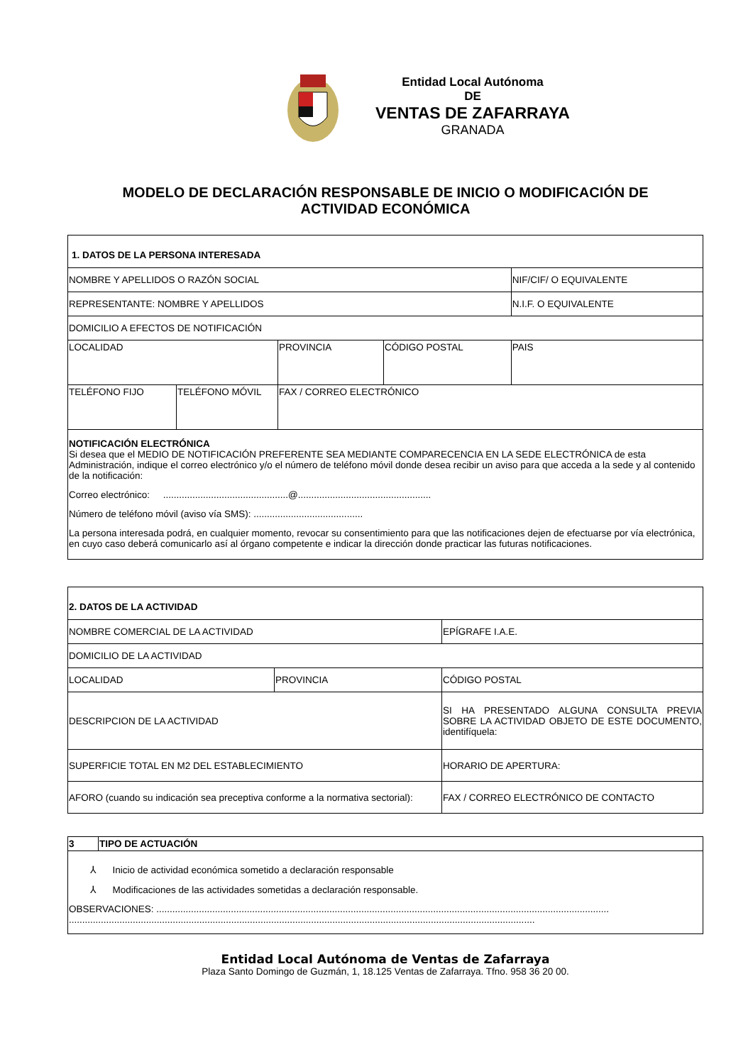Entidad Local Autónoma
DE
VENTAS DE ZAFARRAYA
GRANADA
MODELO DE DECLARACIÓN RESPONSABLE DE INICIO O MODIFICACIÓN DE
ACTIVIDAD ECONÓMICA
| 1. DATOS DE LA PERSONA INTERESADA | | | | |
| NOMBRE Y APELLIDOS O RAZÓN SOCIAL | | | | NIF/CIF/ O EQUIVALENTE |
| REPRESENTANTE: NOMBRE Y APELLIDOS | | | | N.I.F. O EQUIVALENTE |
| DOMICILIO A EFECTOS DE NOTIFICACIÓN | | | | |
| LOCALIDAD | | PROVINCIA | CÓDIGO POSTAL | PAIS |
| TELÉFONO FIJO | TELÉFONO MÓVIL | FAX / CORREO ELECTRÓNICO | | |
| NOTIFICACIÓN ELECTRÓNICA Si desea que el MEDIO DE NOTIFICACIÓN PREFERENTE SEA MEDIANTE COMPARECENCIA EN LA SEDE ELECTRÓNICA de esta Administración, indique el correo electrónico y/o el número de teléfono móvil donde desea recibir un aviso para que acceda a la sede y al contenido de la notificación: Correo electrónico: ...............................................@.................................................. Número de teléfono móvil (aviso vía SMS): ......................................... La persona interesada podrá, en cualquier momento, revocar su consentimiento para que las notificaciones dejen de efectuarse por vía electrónica, en cuyo caso deberá comunicarlo así al órgano competente e indicar la dirección donde practicar las futuras notificaciones. | | | | |
| 2. DATOS DE LA ACTIVIDAD | | |
| NOMBRE COMERCIAL DE LA ACTIVIDAD | | EPÍGRAFE I.A.E. |
| DOMICILIO DE LA ACTIVIDAD | | |
| LOCALIDAD | PROVINCIA | CÓDIGO POSTAL |
| DESCRIPCION DE LA ACTIVIDAD | | SI HA PRESENTADO ALGUNA CONSULTA PREVIA SOBRE LA ACTIVIDAD OBJETO DE ESTE DOCUMENTO, identifíquela: |
| SUPERFICIE TOTAL EN M2 DEL ESTABLECIMIENTO | | HORARIO DE APERTURA: |
| AFORO (cuando su indicación sea preceptiva conforme a la normativa sectorial): | | FAX / CORREO ELECTRÓNICO DE CONTACTO |
| 3 | TIPO DE ACTUACIÓN |
| ⅄ Inicio de actividad económica sometido a declaración responsable ⅄ Modificaciones de las actividades sometidas a declaración responsable. OBSERVACIONES: .......................................................................................................................................................................... ............................................................................................................................................................................... | |
Entidad Local Autónoma de Ventas de Zafarraya
Plaza Santo Domingo de Guzmán, 1, 18.125 Ventas de Zafarraya. Tfno. 958 36 20 00.